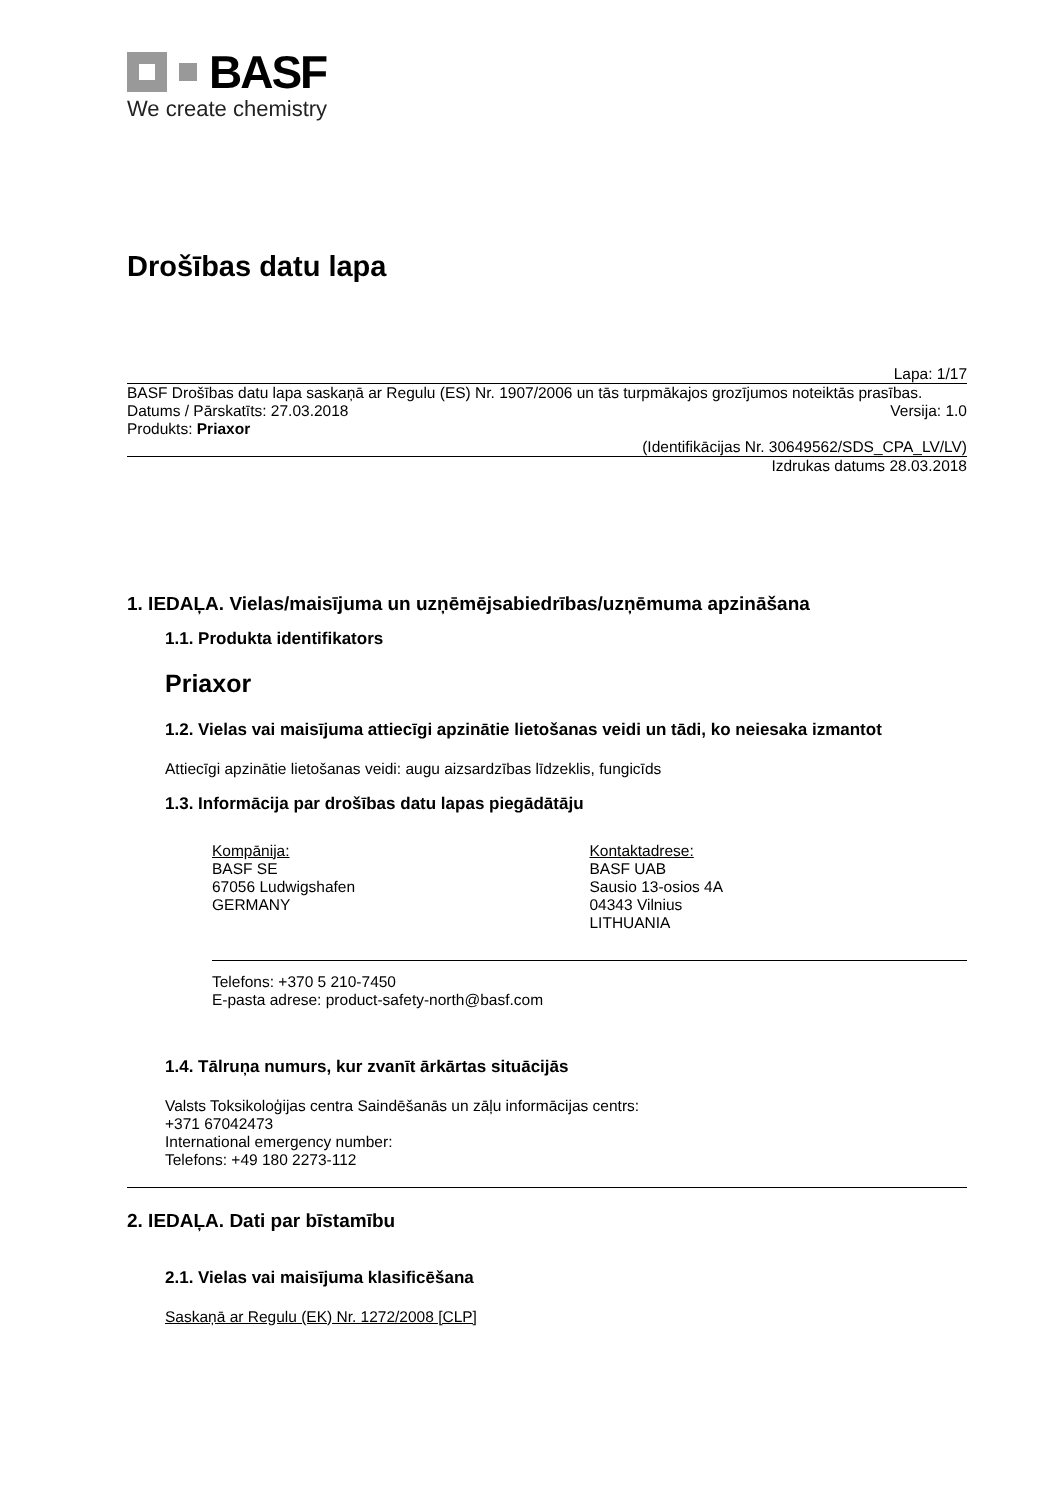BASF
We create chemistry
Drošības datu lapa
Lapa: 1/17
BASF Drošības datu lapa saskaņā ar Regulu (ES) Nr. 1907/2006 un tās turpmākajos grozījumos noteiktās prasības.
Datums / Pārskatīts: 27.03.2018 Versija: 1.0
Produkts: Priaxor
(Identifikācijas Nr. 30649562/SDS_CPA_LV/LV)
Izdrukas datums 28.03.2018
1. IEDAĻA. Vielas/maisījuma un uzņēmējsabiedrības/uzņēmuma apzināšana
1.1. Produkta identifikators
Priaxor
1.2. Vielas vai maisījuma attiecīgi apzinātie lietošanas veidi un tādi, ko neiesaka izmantot
Attiecīgi apzinātie lietošanas veidi: augu aizsardzības līdzeklis, fungicīds
1.3. Informācija par drošības datu lapas piegādātāju
Kompānija:
BASF SE
67056 Ludwigshafen
GERMANY
Kontaktadrese:
BASF UAB
Sausio 13-osios 4A
04343 Vilnius
LITHUANIA
Telefons: +370 5 210-7450
E-pasta adrese: product-safety-north@basf.com
1.4. Tālruņa numurs, kur zvanīt ārkārtas situācijās
Valsts Toksikoloģijas centra Saindēšanās un zāļu informācijas centrs:
+371 67042473
International emergency number:
Telefons: +49 180 2273-112
2. IEDAĻA. Dati par bīstamību
2.1. Vielas vai maisījuma klasificēšana
Saskaņā ar Regulu (EK) Nr. 1272/2008 [CLP]